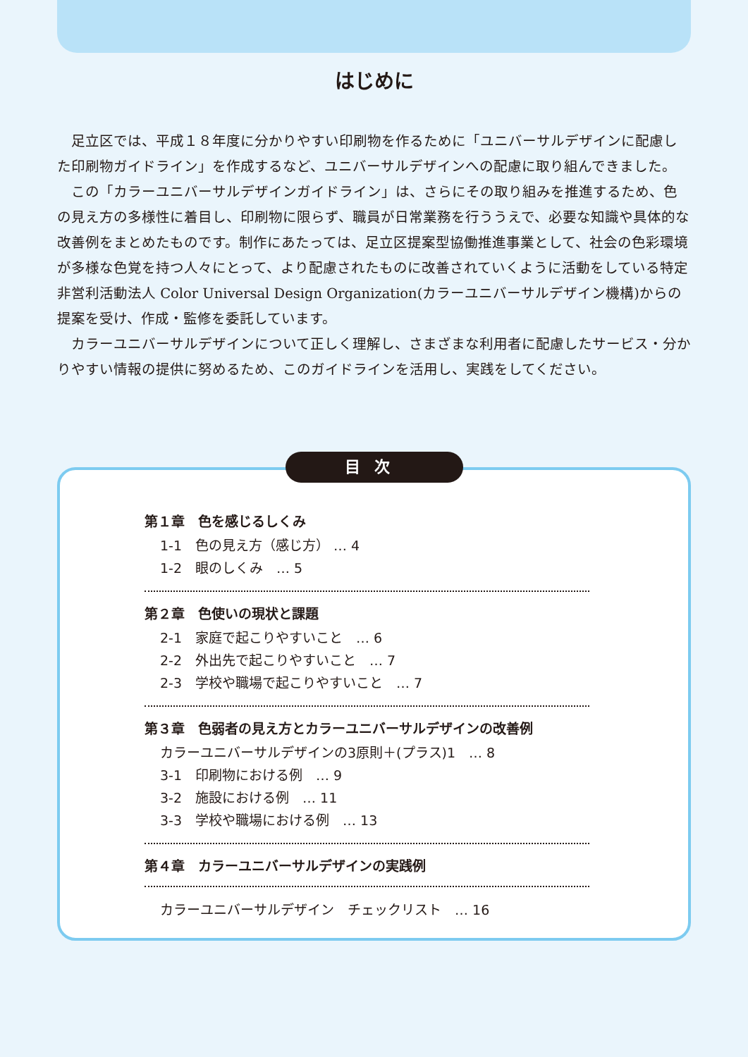はじめに
足立区では、平成１８年度に分かりやすい印刷物を作るために「ユニバーサルデザインに配慮した印刷物ガイドライン」を作成するなど、ユニバーサルデザインへの配慮に取り組んできました。
この「カラーユニバーサルデザインガイドライン」は、さらにその取り組みを推進するため、色の見え方の多様性に着目し、印刷物に限らず、職員が日常業務を行ううえで、必要な知識や具体的な改善例をまとめたものです。制作にあたっては、足立区提案型協働推進事業として、社会の色彩環境が多様な色覚を持つ人々にとって、より配慮されたものに改善されていくように活動をしている特定非営利活動法人 Color Universal Design Organization(カラーユニバーサルデザイン機構)からの提案を受け、作成・監修を委託しています。
カラーユニバーサルデザインについて正しく理解し、さまざまな利用者に配慮したサービス・分かりやすい情報の提供に努めるため、このガイドラインを活用し、実践をしてください。
目次
第１章　色を感じるしくみ
1-1　色の見え方（感じ方） … 4
1-2　眼のしくみ　… 5
第２章　色使いの現状と課題
2-1　家庭で起こりやすいこと　… 6
2-2　外出先で起こりやすいこと　… 7
2-3　学校や職場で起こりやすいこと　… 7
第３章　色弱者の見え方とカラーユニバーサルデザインの改善例
カラーユニバーサルデザインの3原則＋(プラス)1　… 8
3-1　印刷物における例　… 9
3-2　施設における例　… 11
3-3　学校や職場における例　… 13
第４章　カラーユニバーサルデザインの実践例
カラーユニバーサルデザイン　チェックリスト　… 16